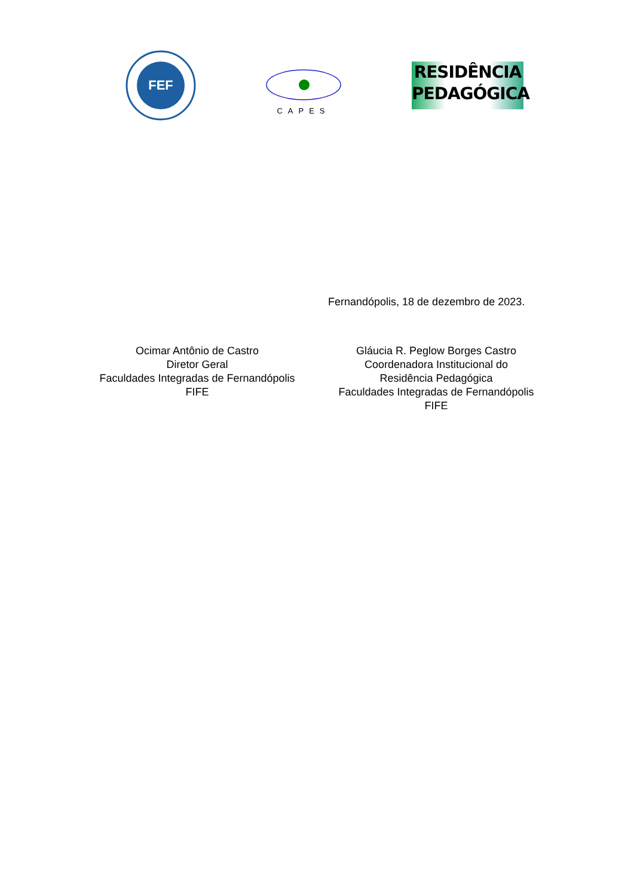FEF
CAPES
RESIDÊNCIA
PEDAGÓGICA
Fernandópolis, 18 de dezembro de 2023.
Ocimar Antônio de Castro
Diretor Geral
Faculdades Integradas de Fernandópolis
FIFE
Gláucia R. Peglow Borges Castro
Coordenadora Institucional do
Residência Pedagógica
Faculdades Integradas de Fernandópolis
FIFE